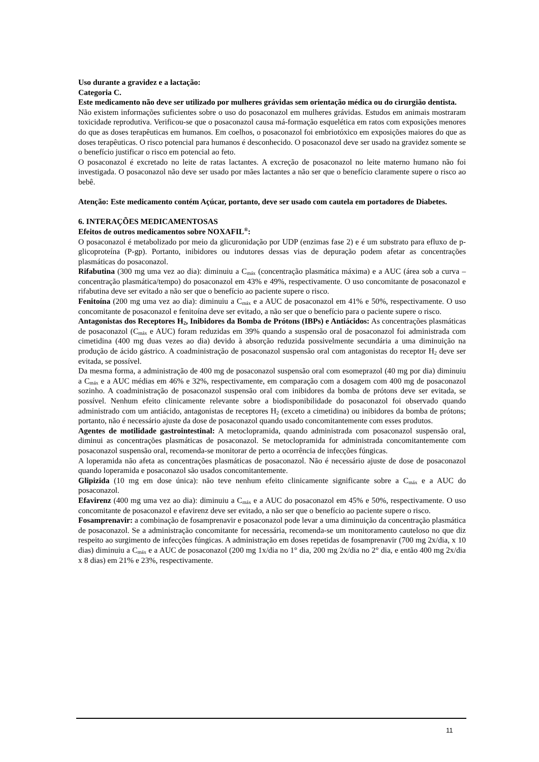Uso durante a gravidez e a lactação:
Categoria C.
Este medicamento não deve ser utilizado por mulheres grávidas sem orientação médica ou do cirurgião dentista.
Não existem informações suficientes sobre o uso do posaconazol em mulheres grávidas. Estudos em animais mostraram toxicidade reprodutiva. Verificou-se que o posaconazol causa má-formação esquelética em ratos com exposições menores do que as doses terapêuticas em humanos. Em coelhos, o posaconazol foi embriotóxico em exposições maiores do que as doses terapêuticas. O risco potencial para humanos é desconhecido. O posaconazol deve ser usado na gravidez somente se o benefício justificar o risco em potencial ao feto.
O posaconazol é excretado no leite de ratas lactantes. A excreção de posaconazol no leite materno humano não foi investigada. O posaconazol não deve ser usado por mães lactantes a não ser que o benefício claramente supere o risco ao bebê.
Atenção: Este medicamento contém Açúcar, portanto, deve ser usado com cautela em portadores de Diabetes.
6. INTERAÇÕES MEDICAMENTOSAS
Efeitos de outros medicamentos sobre NOXAFIL<sup>®</sup>:
O posaconazol é metabolizado por meio da glicuronidação por UDP (enzimas fase 2) e é um substrato para efluxo de p-glicoproteína (P-gp). Portanto, inibidores ou indutores dessas vias de depuração podem afetar as concentrações plasmáticas do posaconazol.
Rifabutina (300 mg uma vez ao dia): diminuiu a C<sub>máx</sub> (concentração plasmática máxima) e a AUC (área sob a curva – concentração plasmática/tempo) do posaconazol em 43% e 49%, respectivamente. O uso concomitante de posaconazol e rifabutina deve ser evitado a não ser que o benefício ao paciente supere o risco.
Fenitoína (200 mg uma vez ao dia): diminuiu a C<sub>máx</sub> e a AUC de posaconazol em 41% e 50%, respectivamente. O uso concomitante de posaconazol e fenitoína deve ser evitado, a não ser que o benefício para o paciente supere o risco.
Antagonistas dos Receptores H<sub>2</sub>, Inibidores da Bomba de Prótons (IBPs) e Antiácidos: As concentrações plasmáticas de posaconazol (C<sub>máx</sub> e AUC) foram reduzidas em 39% quando a suspensão oral de posaconazol foi administrada com cimetidina (400 mg duas vezes ao dia) devido à absorção reduzida possivelmente secundária a uma diminuição na produção de ácido gástrico. A coadministração de posaconazol suspensão oral com antagonistas do receptor H<sub>2</sub> deve ser evitada, se possível.
Da mesma forma, a administração de 400 mg de posaconazol suspensão oral com esomeprazol (40 mg por dia) diminuiu a C<sub>máx</sub> e a AUC médias em 46% e 32%, respectivamente, em comparação com a dosagem com 400 mg de posaconazol sozinho. A coadministração de posaconazol suspensão oral com inibidores da bomba de prótons deve ser evitada, se possível. Nenhum efeito clinicamente relevante sobre a biodisponibilidade do posaconazol foi observado quando administrado com um antiácido, antagonistas de receptores H<sub>2</sub> (exceto a cimetidina) ou inibidores da bomba de prótons; portanto, não é necessário ajuste da dose de posaconazol quando usado concomitantemente com esses produtos.
Agentes de motilidade gastrointestinal: A metoclopramida, quando administrada com posaconazol suspensão oral, diminui as concentrações plasmáticas de posaconazol. Se metoclopramida for administrada concomitantemente com posaconazol suspensão oral, recomenda-se monitorar de perto a ocorrência de infecções fúngicas.
A loperamida não afeta as concentrações plasmáticas de posaconazol. Não é necessário ajuste de dose de posaconazol quando loperamida e posaconazol são usados concomitantemente.
Glipizida (10 mg em dose única): não teve nenhum efeito clinicamente significante sobre a C<sub>máx</sub> e a AUC do posaconazol.
Efavirenz (400 mg uma vez ao dia): diminuiu a C<sub>máx</sub> e a AUC do posaconazol em 45% e 50%, respectivamente. O uso concomitante de posaconazol e efavirenz deve ser evitado, a não ser que o benefício ao paciente supere o risco.
Fosamprenavir: a combinação de fosamprenavir e posaconazol pode levar a uma diminuição da concentração plasmática de posaconazol. Se a administração concomitante for necessária, recomenda-se um monitoramento cauteloso no que diz respeito ao surgimento de infecções fúngicas. A administração em doses repetidas de fosamprenavir (700 mg 2x/dia, x 10 dias) diminuiu a C<sub>máx</sub> e a AUC de posaconazol (200 mg 1x/dia no 1° dia, 200 mg 2x/dia no 2° dia, e então 400 mg 2x/dia x 8 dias) em 21% e 23%, respectivamente.
11